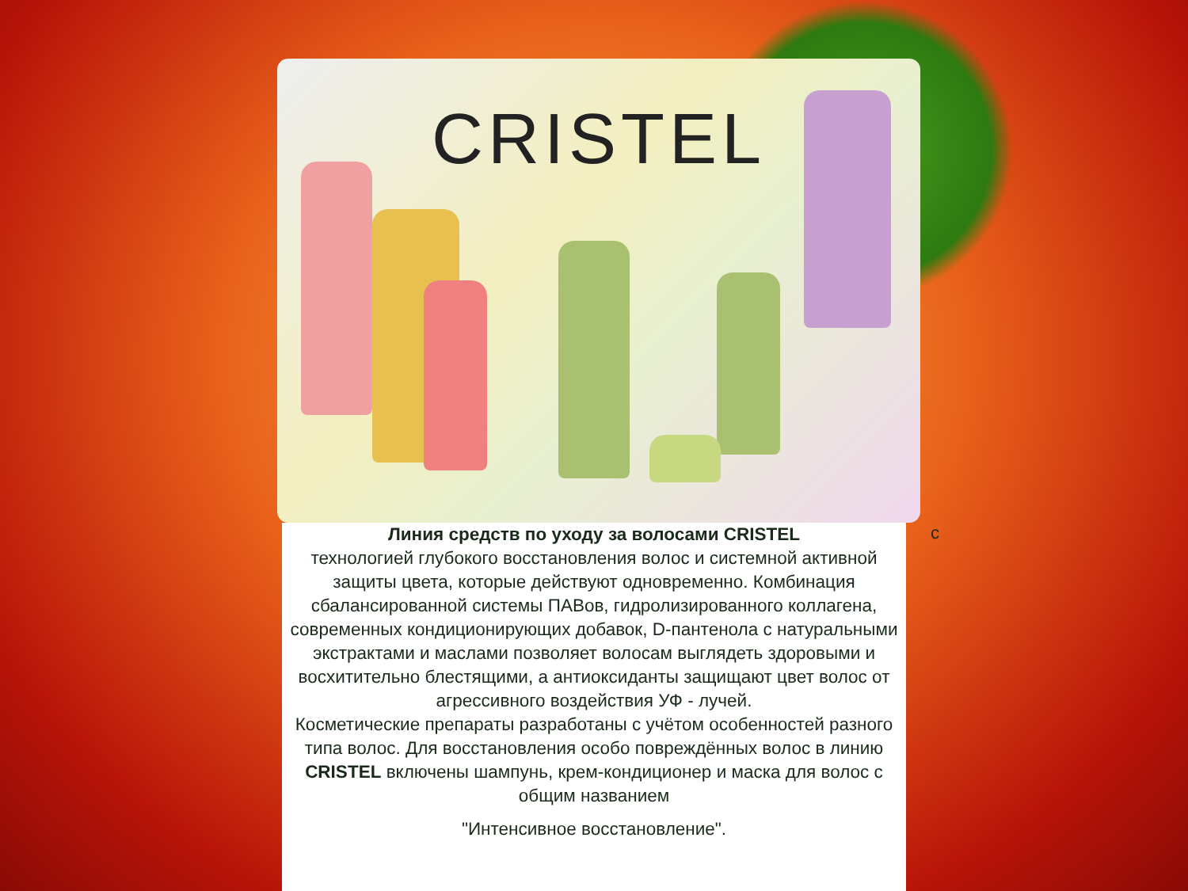CRISTEL
Линия средств по уходу за волосами CRISTEL
технологией глубокого восстановления волос и системной активной защиты цвета, которые действуют одновременно. Комбинация сбалансированной системы ПАВов, гидролизированного коллагена, современных кондиционирующих добавок, D-пантенола с натуральными экстрактами и маслами позволяет волосам выглядеть здоровыми и восхитительно блестящими, а антиоксиданты защищают цвет волос от агрессивного воздействия УФ - лучей.
Косметические препараты разработаны с учётом особенностей разного типа волос. Для восстановления особо повреждённых волос в линию CRISTEL включены шампунь, крем-кондиционер и маска для волос с общим названием
"Интенсивное восстановление".
с